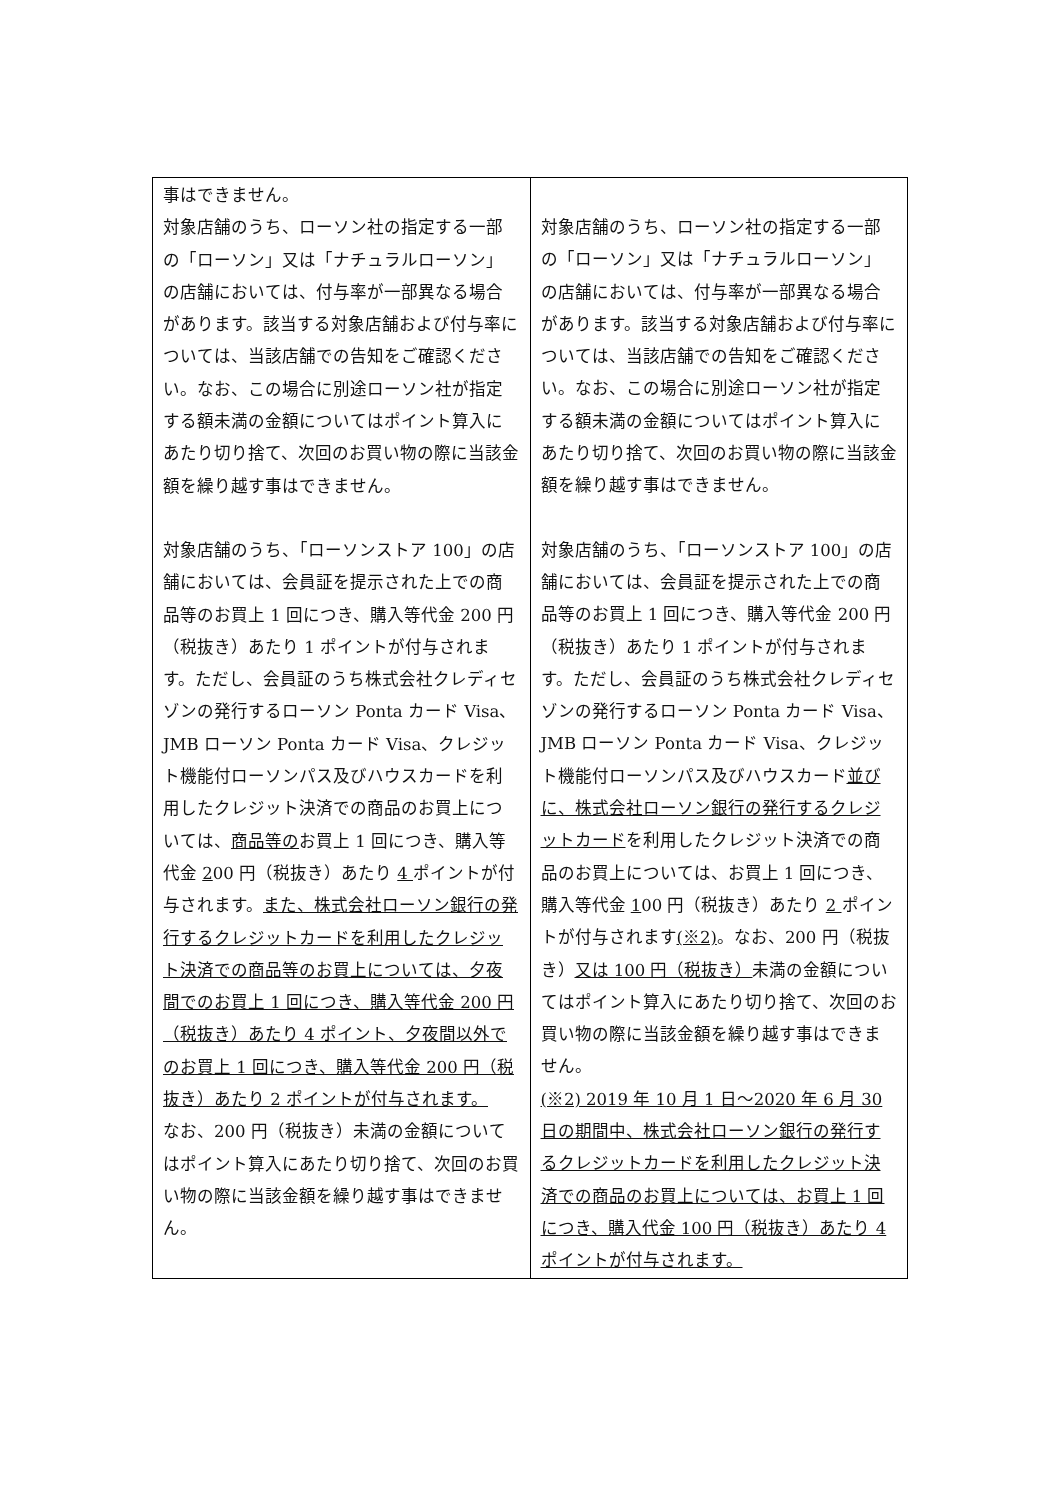| 事はできません。 対象店舗のうち、ローソン社の指定する一部の「ローソン」又は「ナチュラルローソン」の店舗においては、付与率が一部異なる場合があります。該当する対象店舗および付与率については、当該店舗での告知をご確認ください。なお、この場合に別途ローソン社が指定する額未満の金額についてはポイント算入にあたり切り捨て、次回のお買い物の際に当該金額を繰り越す事はできません。 対象店舗のうち、「ローソンストア 100」の店舗においては、会員証を提示された上での商品等のお買上 1 回につき、購入等代金 200 円（税抜き）あたり 1 ポイントが付与されます。ただし、会員証のうち株式会社クレディセゾンの発行するローソン Ponta カード Visa、JMB ローソン Ponta カード Visa、クレジット機能付ローソンパス及びハウスカードを利用したクレジット決済での商品のお買上については、 商品等の お買上 1 回につき、購入等代金 2 00 円（税抜き）あたり 4 ポイントが付与されます。 また、株式会社ローソン銀行の発行するクレジットカードを利用したクレジット決済での商品等のお買上については、夕夜間でのお買上 1 回につき、購入等代金 200 円（税抜き）あたり 4 ポイント、夕夜間以外でのお買上 1 回につき、購入等代金 200 円（税抜き）あたり 2 ポイントが付与されます。 なお、200 円（税抜き）未満の金額についてはポイント算入にあたり切り捨て、次回のお買い物の際に当該金額を繰り越す事はできません。 | 対象店舗のうち、ローソン社の指定する一部の「ローソン」又は「ナチュラルローソン」の店舗においては、付与率が一部異なる場合があります。該当する対象店舗および付与率については、当該店舗での告知をご確認ください。なお、この場合に別途ローソン社が指定する額未満の金額についてはポイント算入にあたり切り捨て、次回のお買い物の際に当該金額を繰り越す事はできません。 対象店舗のうち、「ローソンストア 100」の店舗においては、会員証を提示された上での商品等のお買上 1 回につき、購入等代金 200 円（税抜き）あたり 1 ポイントが付与されます。ただし、会員証のうち株式会社クレディセゾンの発行するローソン Ponta カード Visa、JMB ローソン Ponta カード Visa、クレジット機能付ローソンパス及びハウスカード 並びに、株式会社ローソン銀行の発行するクレジットカード を利用したクレジット決済での商品のお買上については、お買上 1 回につき、購入等代金 1 00 円（税抜き）あたり 2 ポイントが付与されます (※2) 。なお、200 円（税抜き） 又は 100 円（税抜き） 未満の金額についてはポイント算入にあたり切り捨て、次回のお買い物の際に当該金額を繰り越す事はできません。 (※2) 2019 年 10 月 1 日～2020 年 6 月 30 日の期間中、株式会社ローソン銀行の発行するクレジットカードを利用したクレジット決済での商品のお買上については、お買上 1 回につき、購入代金 100 円（税抜き）あたり 4 ポイントが付与されます。 |